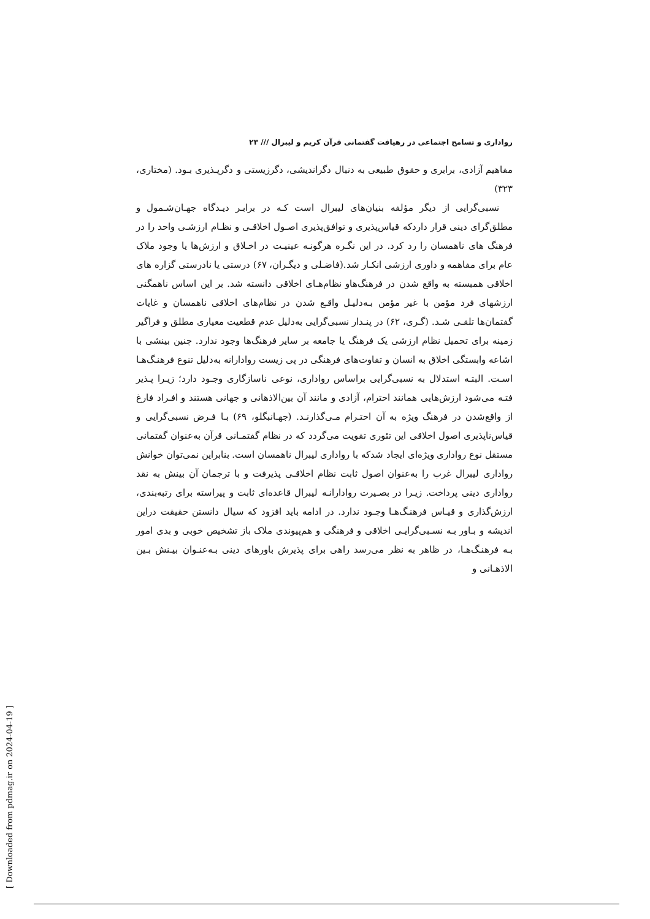رواداری و تسامح اجتماعی در رهیافت گفتمانی قرآن کریم و لیبرال /// ۲۳
مفاهیم آزادی، برابری و حقوق طبیعی به دنبال دگراندیشی، دگرزیستی و دگرپـذیری بـود. (مختاری، ۳۲۳)
نسبی‌گرایی از دیگر مؤلفه بنیان‌های لیبرال است کـه در برابـر دیـدگاه جهـان‌شـمول و مطلق‌گرای دینی قرار داردکه قیاس‌پذیری و توافق‌پذیری اصـول اخلاقـی و نظـام ارزشـی واحد را در فرهنگ های ناهمسان را رد کرد. در این نگـره هرگونـه عینیـت در اخـلاق و ارزش‌ها یا وجود ملاک عام برای مفاهمه و داوری ارزشی انکـار شد.(فاضـلی و دیگـران، ۶۷) درستی یا نادرستی گزاره های اخلاقی همبسته به واقع شدن در فرهنگ‌هاو نظام‌هـای اخلاقی دانسته شد. بر این اساس ناهمگنی ارزشهای فرد مؤمن با غیر مؤمن بـه‌دلیـل واقـع شدن در نظام‌های اخلاقی ناهمسان و غایات گفتمان‌ها تلقـی شـد. (گـری، ۶۲) در پنـدار نسبی‌گرایی به‌دلیل عدم قطعیت معیاری مطلق و فراگیر زمینه برای تحمیل نظام ارزشی یک فرهنگ یا جامعه بر سایر فرهنگ‌ها وجود ندارد. چنین بینشی با اشاعه وابستگی اخلاق به انسان و تفاوت‌های فرهنگی در پی زیست روادارانه به‌دلیل تنوع فرهنـگ‌هـا اسـت. البتـه استدلال به نسبی‌گرایی براساس رواداری، نوعی ناسازگاری وجـود دارد؛ زیـرا پـذیر فتـه می‌شود ارزش‌هایی همانند احترام، آزادی و مانند آن بین‌الاذهانی و جهانی هستند و افـراد فارغ از واقع‌شدن در فرهنگ ویژه به آن احتـرام مـی‌گذارنـد. (جهـانبگلو، ۶۹) بـا فـرض نسبی‌گرایی و قیاس‌ناپذیری اصول اخلاقی این تئوری تقویت می‌گردد که در نظام گفتمـانی قرآن به‌عنوان گفتمانی مستقل نوع رواداری ویژه‌ای ایجاد شدکه با رواداری لیبرال ناهمسان است. بنابراین نمی‌توان خوانش رواداری لیبرال غرب را به‌عنوان اصول ثابت نظام اخلاقـی پذیرفت و با ترجمان آن بینش به نقد رواداری دینی پرداخت. زیـرا در بصـیرت روادارانـه لیبرال قاعده‌ای ثابت و پیراسته برای رتبه‌بندی، ارزش‌گذاری و قیـاس فرهنـگ‌هـا وجـود ندارد. در ادامه باید افزود که سیال دانستن حقیقت دراین اندیشه و بـاور بـه نسـبی‌گرایـی اخلاقی و فرهنگی و هم‌پیوندی ملاک باز تشخیص خوبی و بدی امور بـه فرهنـگ‌هـا، در ظاهر به نظر می‌رسد راهی برای پذیرش باورهای دینی بـه‌عنـوان بیـنش بـین الاذهـانی و
[ Downloaded from pdmag.ir on 2024-04-19 ]